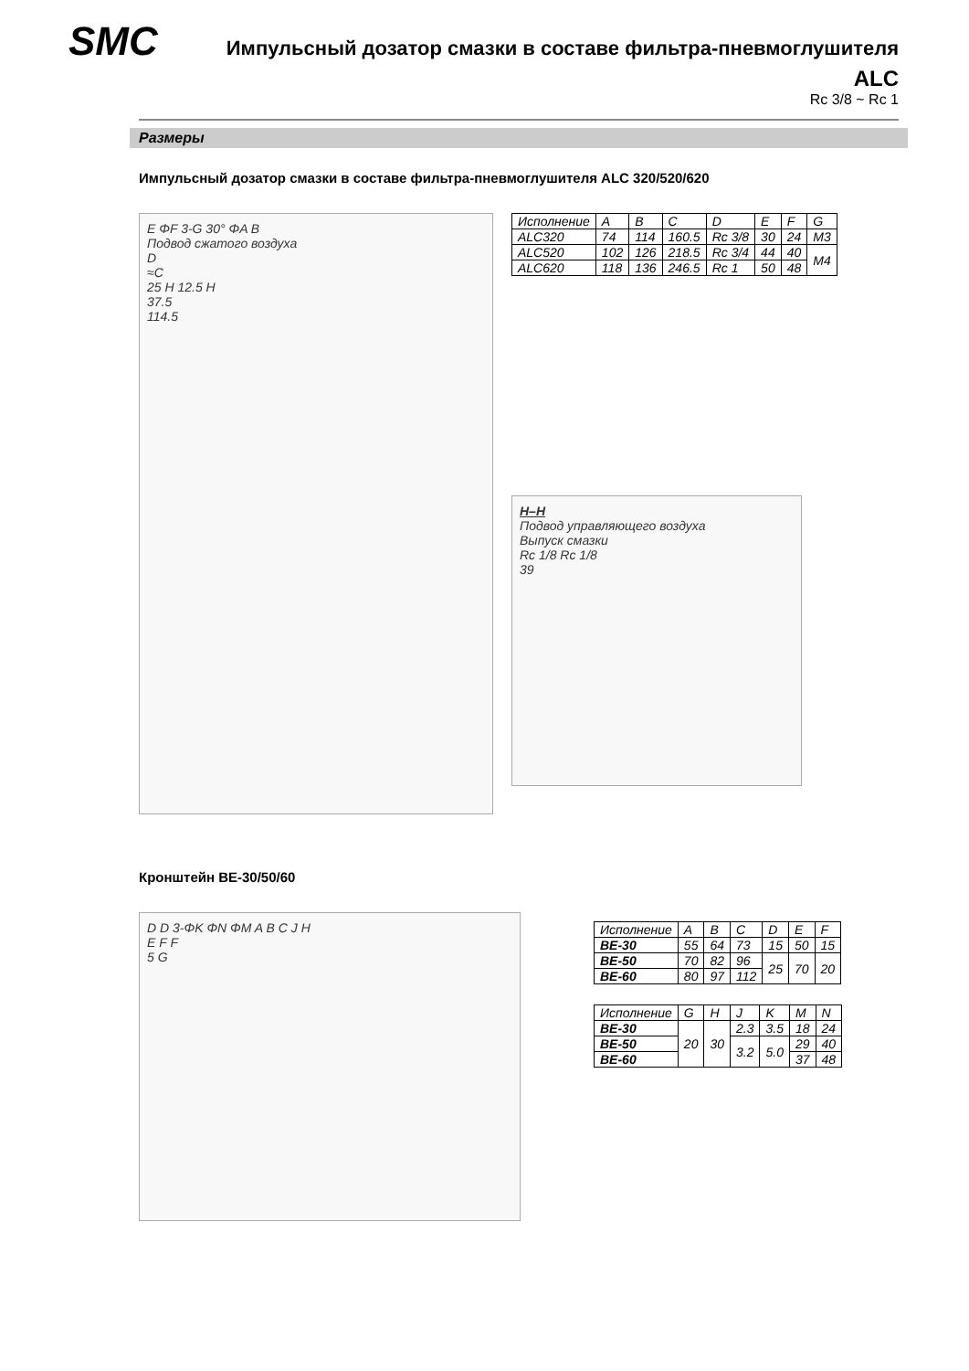SMC
Импульсный дозатор смазки в составе фильтра-пневмоглушителя
ALC
Rc 3/8 ~ Rc 1
Размеры
Импульсный дозатор смазки в составе фильтра-пневмоглушителя ALC 320/520/620
E ΦF 3-G 30° ΦA B
Подвод сжатого воздуха
D
≈C
25 H 12.5 H
37.5
114.5
| Исполнение | A | B | C | D | E | F | G |
| --- | --- | --- | --- | --- | --- | --- | --- |
| ALC320 | 74 | 114 | 160.5 | Rc 3/8 | 30 | 24 | M3 |
| ALC520 | 102 | 126 | 218.5 | Rc 3/4 | 44 | 40 | M4 |
| ALC620 | 118 | 136 | 246.5 | Rc 1 | 50 | 48 | |
H–H
Подвод управляющего воздуха
Выпуск смазки
Rc 1/8 Rc 1/8
39
Кронштейн BE-30/50/60
D D 3-ΦK ΦN ΦM A B C J H
E F F
5 G
| Исполнение | A | B | C | D | E | F |
| --- | --- | --- | --- | --- | --- | --- |
| BE-30 | 55 | 64 | 73 | 15 | 50 | 15 |
| BE-50 | 70 | 82 | 96 | 25 | 70 | 20 |
| BE-60 | 80 | 97 | 112 | | | |
| Исполнение | G | H | J | K | M | N |
| --- | --- | --- | --- | --- | --- | --- |
| BE-30 | 20 | 30 | 2.3 | 3.5 | 18 | 24 |
| BE-50 | | | 3.2 | 5.0 | 29 | 40 |
| BE-60 | | | | | 37 | 48 |